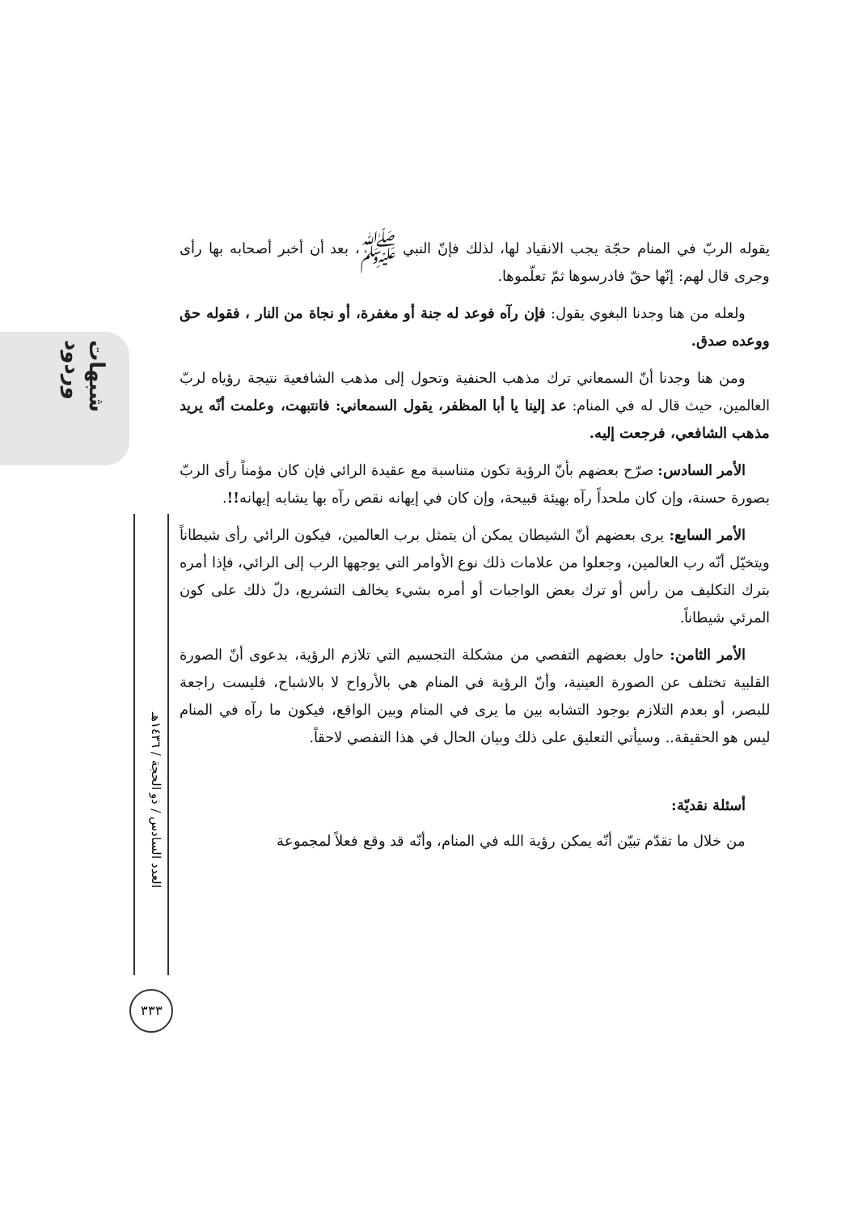شبهات وردود
العدد السادس / ذو الحجة / ١٤٣٦هـ
٣٣٣
يقوله الربّ في المنام حجّة يجب الانقياد لها، لذلك فإنّ النبي ﷺ، بعد أن أخبر أصحابه بها رأى وجرى قال لهم: إنّها حقّ فادرسوها ثمّ تعلّموها.
ولعله من هنا وجدنا البغوي يقول: فإن رآه فوعد له جنة أو مغفرة، أو نجاة من النار ، فقوله حق ووعده صدق.
ومن هنا وجدنا أنّ السمعاني ترك مذهب الحنفية وتحول إلى مذهب الشافعية نتيجة رؤياه لربّ العالمين، حيث قال له في المنام: عد إلينا يا أبا المظفر، يقول السمعاني: فانتبهت، وعلمت أنّه يريد مذهب الشافعي، فرجعت إليه.
الأمر السادس: صرّح بعضهم بأنّ الرؤية تكون متناسبة مع عقيدة الرائي فإن كان مؤمناً رأى الربّ بصورة حسنة، وإن كان ملحداً رآه بهيئة قبيحة، وإن كان في إيهانه نقص رآه بها يشابه إيهانه!!.
الأمر السابع: يرى بعضهم أنّ الشيطان يمكن أن يتمثل برب العالمين، فيكون الرائي رأى شيطاناً ويتخيّل أنّه رب العالمين، وجعلوا من علامات ذلك نوع الأوامر التي يوجهها الرب إلى الرائي، فإذا أمره بترك التكليف من رأس أو ترك بعض الواجبات أو أمره بشيء يخالف التشريع، دلّ ذلك على كون المرئي شيطاناً.
الأمر الثامن: حاول بعضهم التفصي من مشكلة التجسيم التي تلازم الرؤية، بدعوى أنّ الصورة القلبية تختلف عن الصورة العينية، وأنّ الرؤية في المنام هي بالأرواح لا بالاشباح، فليست راجعة للبصر، أو بعدم التلازم بوجود التشابه بين ما يرى في المنام وبين الواقع، فيكون ما رآه في المنام ليس هو الحقيقة.. وسيأتي التعليق على ذلك وبيان الحال في هذا التفصي لاحقاً.
أسئلة نقديّة:
من خلال ما تقدّم تبيّن أنّه يمكن رؤية الله في المنام، وأنّه قد وقع فعلاً لمجموعة